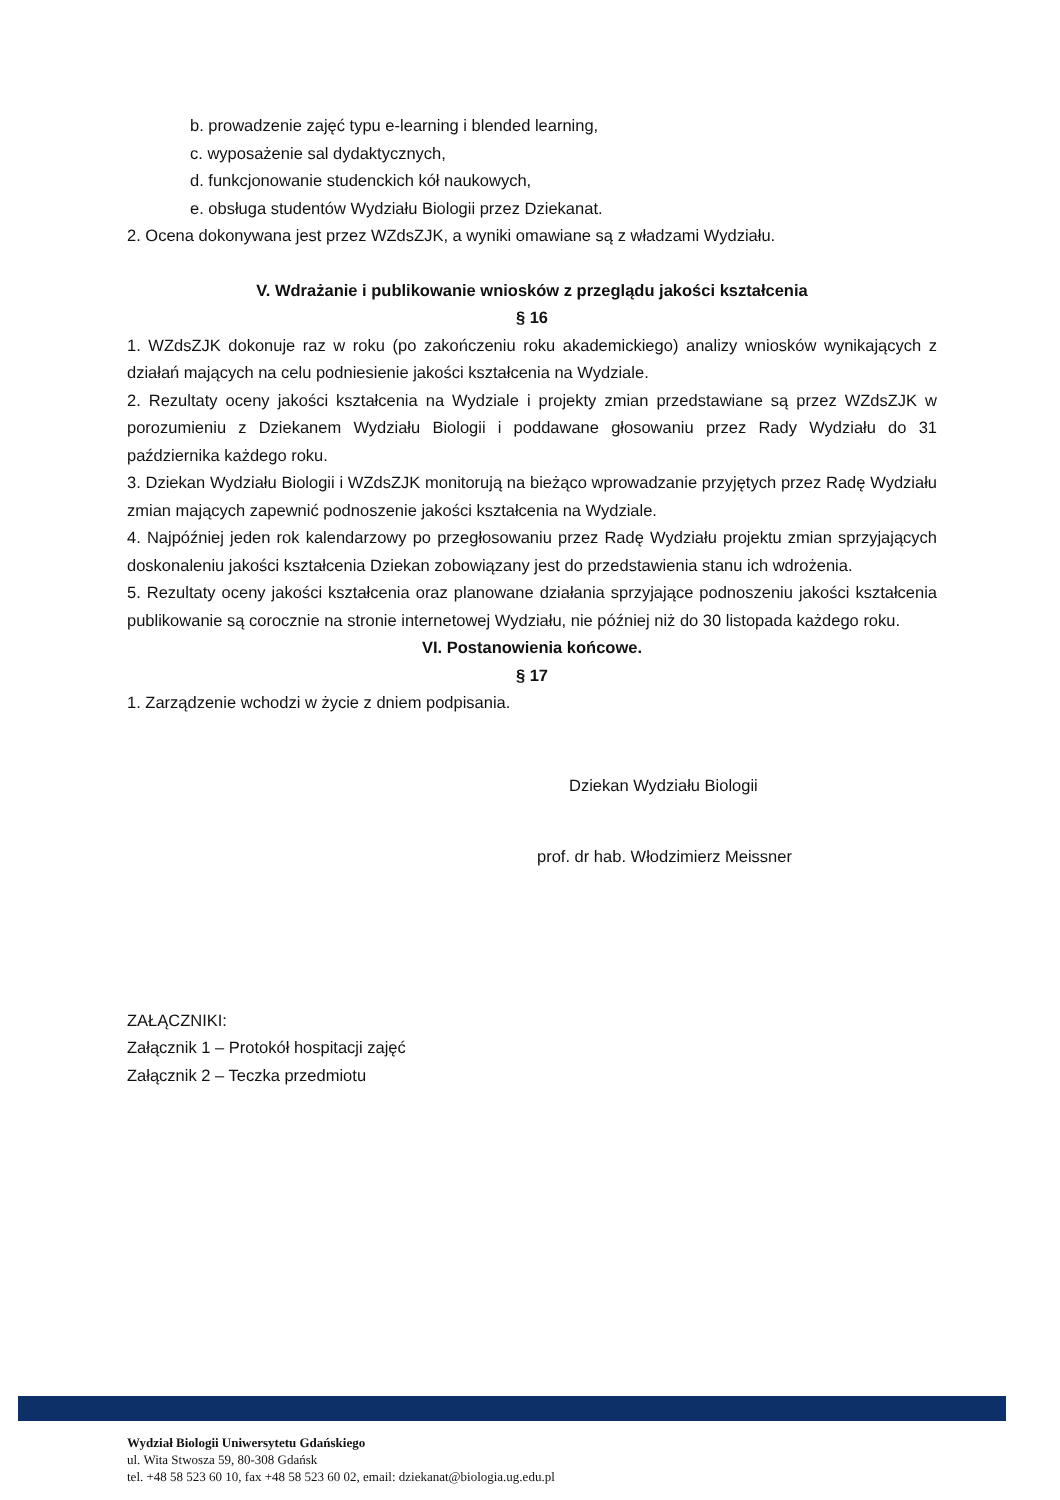b. prowadzenie zajęć typu e-learning i blended learning,
c. wyposażenie sal dydaktycznych,
d. funkcjonowanie studenckich kół naukowych,
e. obsługa studentów Wydziału Biologii przez Dziekanat.
2. Ocena dokonywana jest przez WZdsZJK, a wyniki omawiane są z władzami Wydziału.
V. Wdrażanie i publikowanie wniosków z przeglądu jakości kształcenia
§ 16
1. WZdsZJK dokonuje raz w roku (po zakończeniu roku akademickiego) analizy wniosków wynikających z działań mających na celu podniesienie jakości kształcenia na Wydziale.
2. Rezultaty oceny jakości kształcenia na Wydziale i projekty zmian przedstawiane są przez WZdsZJK w porozumieniu z Dziekanem Wydziału Biologii i poddawane głosowaniu przez Rady Wydziału do 31 października każdego roku.
3. Dziekan Wydziału Biologii i WZdsZJK monitorują na bieżąco wprowadzanie przyjętych przez Radę Wydziału zmian mających zapewnić podnoszenie jakości kształcenia na Wydziale.
4. Najpóźniej jeden rok kalendarzowy po przegłosowaniu przez Radę Wydziału projektu zmian sprzyjających doskonaleniu jakości kształcenia Dziekan zobowiązany jest do przedstawienia stanu ich wdrożenia.
5. Rezultaty oceny jakości kształcenia oraz planowane działania sprzyjające podnoszeniu jakości kształcenia publikowanie są corocznie na stronie internetowej Wydziału, nie później niż do 30 listopada każdego roku.
VI. Postanowienia końcowe.
§ 17
1. Zarządzenie wchodzi w życie z dniem podpisania.
Dziekan Wydziału Biologii
prof. dr hab. Włodzimierz Meissner
ZAŁĄCZNIKI:
Załącznik 1 – Protokół hospitacji zajęć
Załącznik 2 – Teczka przedmiotu
Wydział Biologii Uniwersytetu Gdańskiego
ul. Wita Stwosza 59, 80-308 Gdańsk
tel. +48 58 523 60 10, fax +48 58 523 60 02, email: dziekanat@biologia.ug.edu.pl